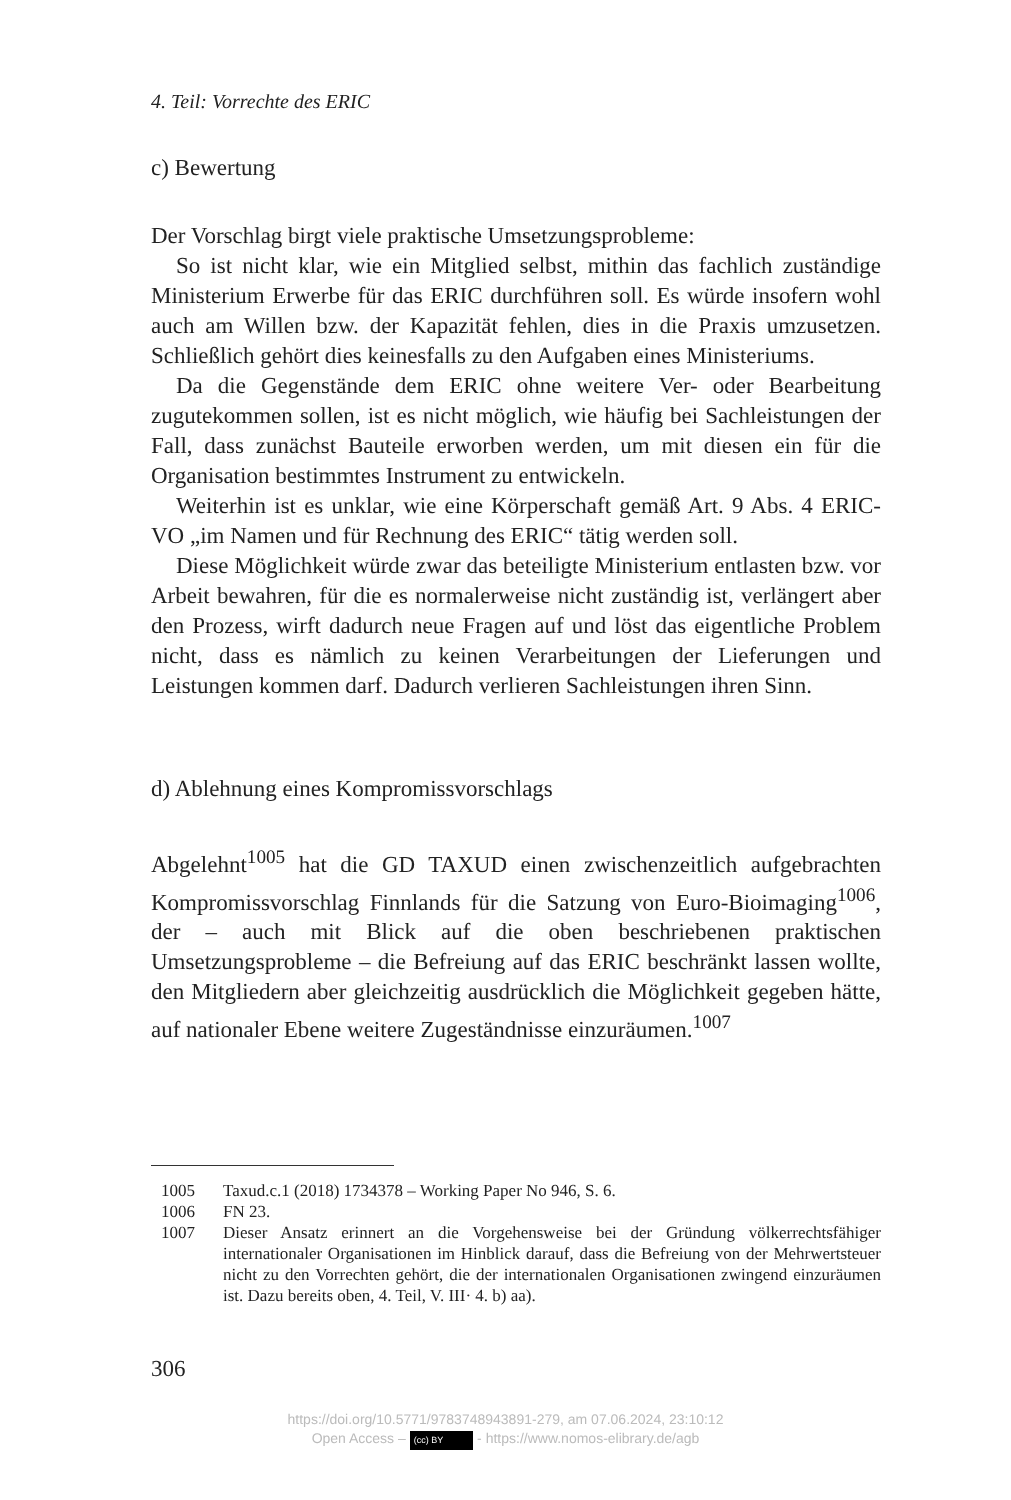4. Teil: Vorrechte des ERIC
c) Bewertung
Der Vorschlag birgt viele praktische Umsetzungsprobleme:
So ist nicht klar, wie ein Mitglied selbst, mithin das fachlich zuständige Ministerium Erwerbe für das ERIC durchführen soll. Es würde insofern wohl auch am Willen bzw. der Kapazität fehlen, dies in die Praxis umzusetzen. Schließlich gehört dies keinesfalls zu den Aufgaben eines Ministeriums.
Da die Gegenstände dem ERIC ohne weitere Ver- oder Bearbeitung zugutekommen sollen, ist es nicht möglich, wie häufig bei Sachleistungen der Fall, dass zunächst Bauteile erworben werden, um mit diesen ein für die Organisation bestimmtes Instrument zu entwickeln.
Weiterhin ist es unklar, wie eine Körperschaft gemäß Art. 9 Abs. 4 ERIC-VO „im Namen und für Rechnung des ERIC“ tätig werden soll.
Diese Möglichkeit würde zwar das beteiligte Ministerium entlasten bzw. vor Arbeit bewahren, für die es normalerweise nicht zuständig ist, verlängert aber den Prozess, wirft dadurch neue Fragen auf und löst das eigentliche Problem nicht, dass es nämlich zu keinen Verarbeitungen der Lieferungen und Leistungen kommen darf. Dadurch verlieren Sachleistungen ihren Sinn.
d) Ablehnung eines Kompromissvorschlags
Abgelehnt<sup>1005</sup> hat die GD TAXUD einen zwischenzeitlich aufgebrachten Kompromissvorschlag Finnlands für die Satzung von Euro-Bioimaging<sup>1006</sup>, der – auch mit Blick auf die oben beschriebenen praktischen Umsetzungsprobleme – die Befreiung auf das ERIC beschränkt lassen wollte, den Mitgliedern aber gleichzeitig ausdrücklich die Möglichkeit gegeben hätte, auf nationaler Ebene weitere Zugeständnisse einzuräumen.<sup>1007</sup>
1005 Taxud.c.1 (2018) 1734378 – Working Paper No 946, S. 6.
1006 FN 23.
1007 Dieser Ansatz erinnert an die Vorgehensweise bei der Gründung völkerrechtsfähiger internationaler Organisationen im Hinblick darauf, dass die Befreiung von der Mehrwertsteuer nicht zu den Vorrechten gehört, die der internationalen Organisationen zwingend einzuräumen ist. Dazu bereits oben, 4. Teil, V. III· 4. b) aa).
306
https://doi.org/10.5771/9783748943891-279, am 07.06.2024, 23:10:12
Open Access – (cc) BY - https://www.nomos-elibrary.de/agb